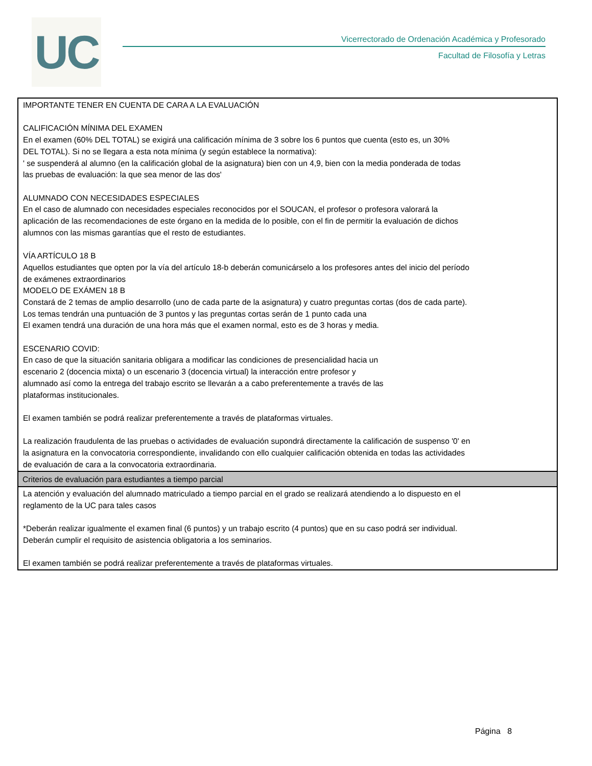UC
Vicerrectorado de Ordenación Académica y Profesorado
Facultad de Filosofía y Letras
IMPORTANTE TENER EN CUENTA DE CARA A LA EVALUACIÓN
CALIFICACIÓN MÍNIMA DEL EXAMEN
En el examen (60% DEL TOTAL) se exigirá una calificación mínima de 3 sobre los 6 puntos que cuenta (esto es, un 30%
DEL TOTAL). Si no se llegara a esta nota mínima (y según establece la normativa):
' se suspenderá al alumno (en la calificación global de la asignatura) bien con un 4,9, bien con la media ponderada de todas
las pruebas de evaluación: la que sea menor de las dos'
ALUMNADO CON NECESIDADES ESPECIALES
En el caso de alumnado con necesidades especiales reconocidos por el SOUCAN, el profesor o profesora valorará la
aplicación de las recomendaciones de este órgano en la medida de lo posible, con el fin de permitir la evaluación de dichos
alumnos con las mismas garantías que el resto de estudiantes.
VÍA ARTÍCULO 18 B
Aquellos estudiantes que opten por la vía del artículo 18-b deberán comunicárselo a los profesores antes del inicio del período
de exámenes extraordinarios
MODELO DE EXÁMEN 18 B
Constará de 2 temas de amplio desarrollo (uno de cada parte de la asignatura) y cuatro preguntas cortas (dos de cada parte).
Los temas tendrán una puntuación de 3 puntos y las preguntas cortas serán de 1 punto cada una
El examen tendrá una duración de una hora más que el examen normal, esto es de 3 horas y media.
ESCENARIO COVID:
En caso de que la situación sanitaria obligara a modificar las condiciones de presencialidad hacia un
escenario 2 (docencia mixta) o un escenario 3 (docencia virtual) la interacción entre profesor y
alumnado así como la entrega del trabajo escrito se llevarán a a cabo preferentemente a través de las
plataformas institucionales.
El examen también se podrá realizar preferentemente a través de plataformas virtuales.
La realización fraudulenta de las pruebas o actividades de evaluación supondrá directamente la calificación de suspenso '0' en
la asignatura en la convocatoria correspondiente, invalidando con ello cualquier calificación obtenida en todas las actividades
de evaluación de cara a la convocatoria extraordinaria.
Criterios de evaluación para estudiantes a tiempo parcial
La atención y evaluación del alumnado matriculado a tiempo parcial en el grado se realizará atendiendo a lo dispuesto en el
reglamento de la UC para tales casos
*Deberán realizar igualmente el examen final (6 puntos) y un trabajo escrito (4 puntos) que en su caso podrá ser individual.
Deberán cumplir el requisito de asistencia obligatoria a los seminarios.
El examen también se podrá realizar preferentemente a través de plataformas virtuales.
Página 8